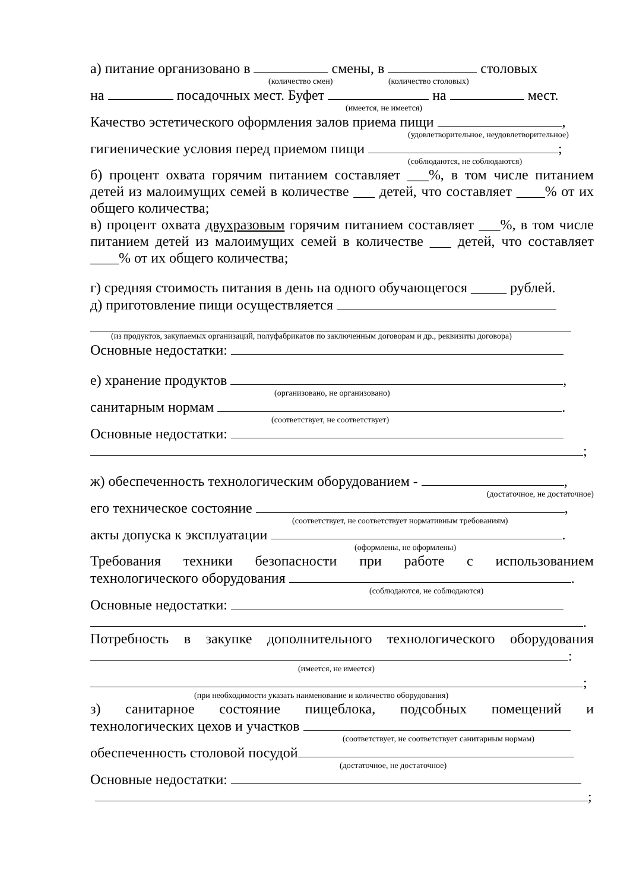а) питание организовано в смены, в столовых
(количество смен) (количество столовых)
на посадочных мест. Буфет на мест.
(имеется, не имеется)
Качество эстетического оформления залов приема пищи ,
(удовлетворительное, неудовлетворительное)
гигиенические условия перед приемом пищи ;
(соблюдаются, не соблюдаются)
б) процент охвата горячим питанием составляет ___%, в том числе питанием детей из малоимущих семей в количестве ___ детей, что составляет ____% от их общего количества;
в) процент охвата двухразовым горячим питанием составляет ___%, в том числе питанием детей из малоимущих семей в количестве ___ детей, что составляет ____% от их общего количества;
г) средняя стоимость питания в день на одного обучающегося _____ рублей.
д) приготовление пищи осуществляется
(из продуктов, закупаемых организаций, полуфабрикатов по заключенным договорам и др., реквизиты договора)
Основные недостатки:
е) хранение продуктов ,
(организовано, не организовано)
санитарным нормам .
(соответствует, не соответствует)
Основные недостатки:
;
ж) обеспеченность технологическим оборудованием - ,
(достаточное, не достаточное)
его техническое состояние ,
(соответствует, не соответствует нормативным требованиям)
акты допуска к эксплуатации .
(оформлены, не оформлены)
Требования техники безопасности при работе с использованием
технологического оборудования .
(соблюдаются, не соблюдаются)
Основные недостатки:
.
Потребность в закупке дополнительного технологического оборудования
:
(имеется, не имеется)
;
(при необходимости указать наименование и количество оборудования)
з) санитарное состояние пищеблока, подсобных помещений и
технологических цехов и участков
(соответствует, не соответствует санитарным нормам)
обеспеченность столовой посудой
(достаточное, не достаточное)
Основные недостатки:
;